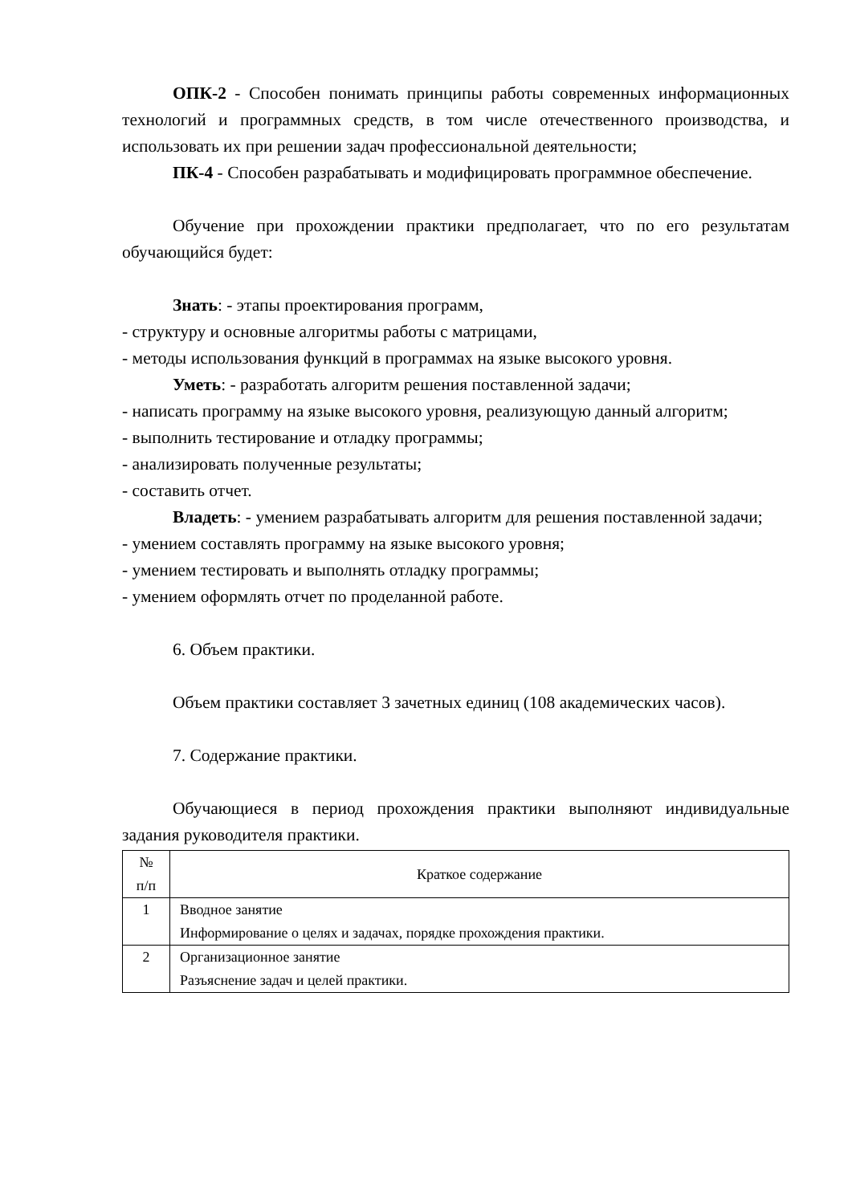ОПК-2 - Способен понимать принципы работы современных информационных технологий и программных средств, в том числе отечественного производства, и использовать их при решении задач профессиональной деятельности;
ПК-4 - Способен разрабатывать и модифицировать программное обеспечение.
Обучение при прохождении практики предполагает, что по его результатам обучающийся будет:
Знать: - этапы проектирования программ,
- структуру и основные алгоритмы работы с матрицами,
- методы использования функций в программах на языке высокого уровня.
Уметь: - разработать алгоритм решения поставленной задачи;
- написать программу на языке высокого уровня, реализующую данный алгоритм;
- выполнить тестирование и отладку программы;
- анализировать полученные результаты;
- составить отчет.
Владеть: - умением разрабатывать алгоритм для решения поставленной задачи;
- умением составлять программу на языке высокого уровня;
- умением тестировать и выполнять отладку программы;
- умением оформлять отчет по проделанной работе.
6. Объем практики.
Объем практики составляет 3 зачетных единиц (108 академических часов).
7. Содержание практики.
Обучающиеся в период прохождения практики выполняют индивидуальные задания руководителя практики.
| № п/п | Краткое содержание |
| --- | --- |
| 1 | Вводное занятие Информирование о целях и задачах, порядке прохождения практики. |
| 2 | Организационное занятие Разъяснение задач и целей практики. |